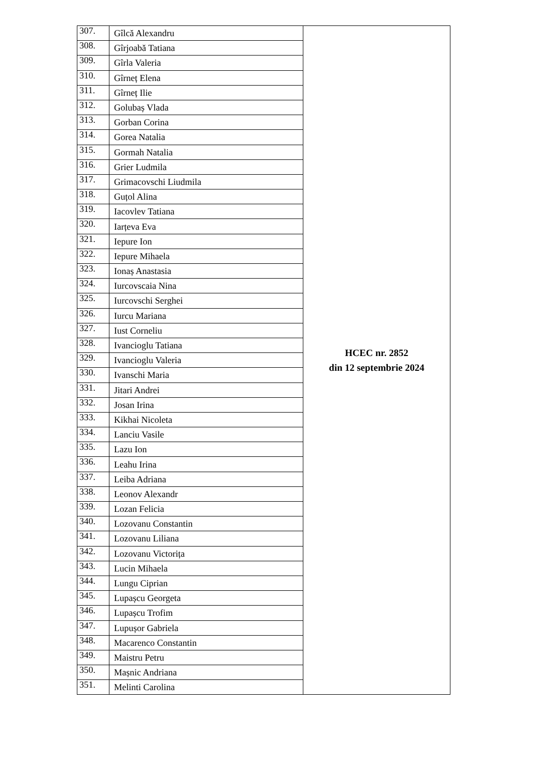| 307. | Gîlcă Alexandru | HCEC nr. 2852 din 12 septembrie 2024 |
| 308. | Gîrjoabă Tatiana | |
| 309. | Gîrla Valeria | |
| 310. | Gîrneț Elena | |
| 311. | Gîrneț Ilie | |
| 312. | Golubaș Vlada | |
| 313. | Gorban Corina | |
| 314. | Gorea Natalia | |
| 315. | Gormah Natalia | |
| 316. | Grier Ludmila | |
| 317. | Grimacovschi Liudmila | |
| 318. | Guțol Alina | |
| 319. | Iacovlev Tatiana | |
| 320. | Iarțeva Eva | |
| 321. | Iepure Ion | |
| 322. | Iepure Mihaela | |
| 323. | Ionaș Anastasia | |
| 324. | Iurcovscaia Nina | |
| 325. | Iurcovschi Serghei | |
| 326. | Iurcu Mariana | |
| 327. | Iust Corneliu | |
| 328. | Ivancioglu Tatiana | |
| 329. | Ivancioglu Valeria | |
| 330. | Ivanschi Maria | |
| 331. | Jitari Andrei | |
| 332. | Josan Irina | |
| 333. | Kikhai Nicoleta | |
| 334. | Lanciu Vasile | |
| 335. | Lazu Ion | |
| 336. | Leahu Irina | |
| 337. | Leiba Adriana | |
| 338. | Leonov Alexandr | |
| 339. | Lozan Felicia | |
| 340. | Lozovanu Constantin | |
| 341. | Lozovanu Liliana | |
| 342. | Lozovanu Victorița | |
| 343. | Lucin Mihaela | |
| 344. | Lungu Ciprian | |
| 345. | Lupașcu Georgeta | |
| 346. | Lupașcu Trofim | |
| 347. | Lupușor Gabriela | |
| 348. | Macarenco Constantin | |
| 349. | Maistru Petru | |
| 350. | Mașnic Andriana | |
| 351. | Melinti Carolina | |